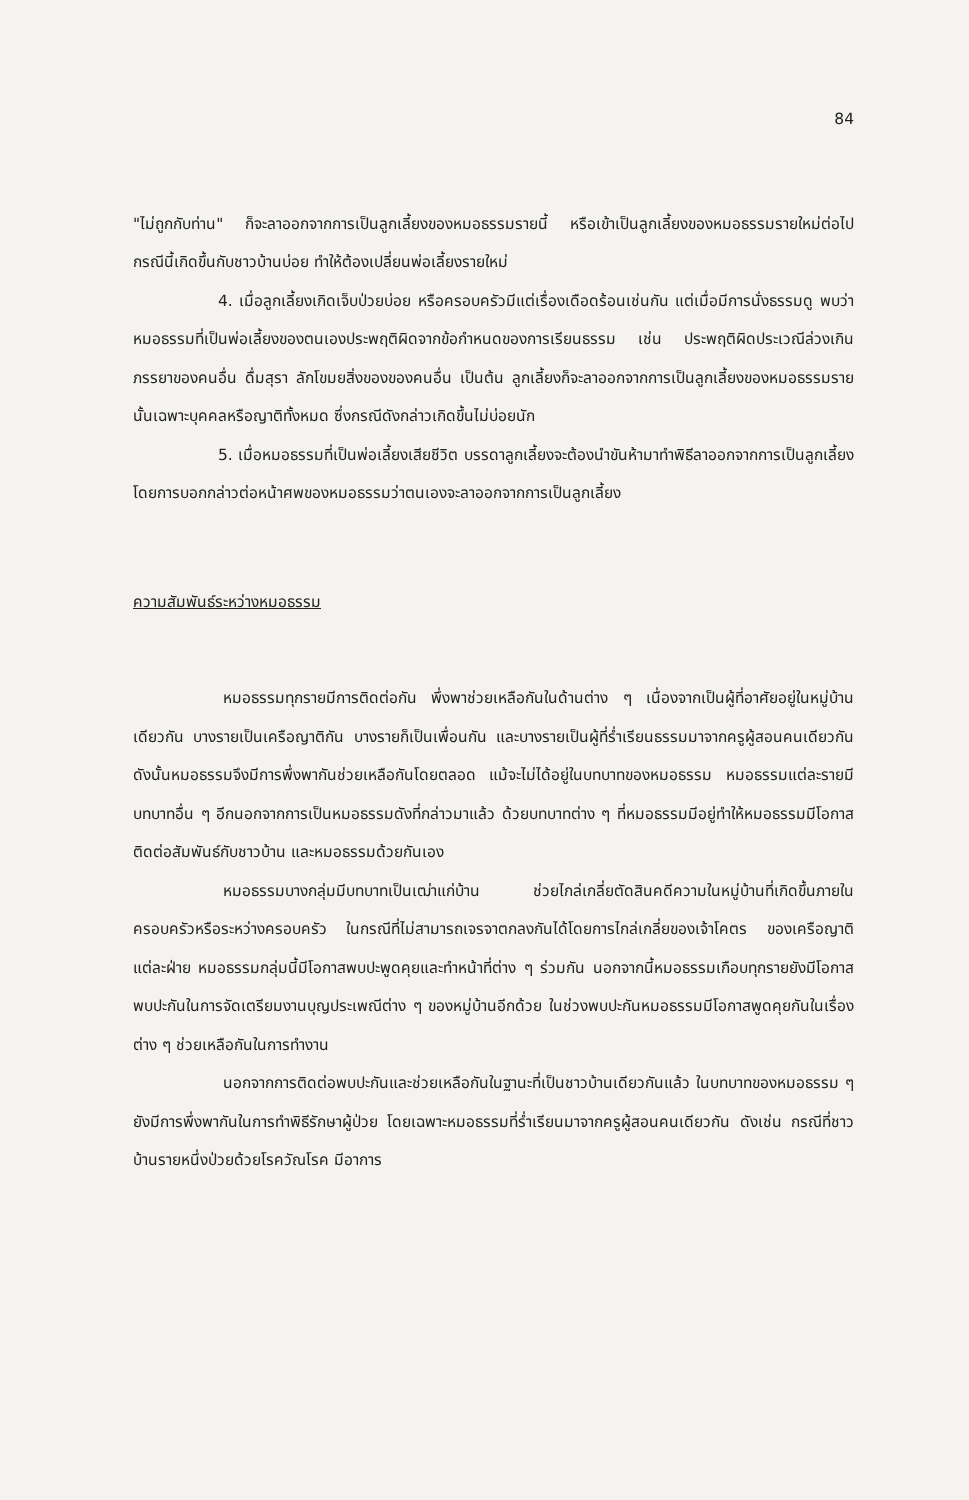84
"ไม่ถูกกับท่าน" ก็จะลาออกจากการเป็นลูกเลี้ยงของหมอธรรมรายนี้ หรือเข้าเป็นลูกเลี้ยงของหมอธรรมรายใหม่ต่อไป กรณีนี้เกิดขึ้นกับชาวบ้านบ่อย ทำให้ต้องเปลี่ยนพ่อเลี้ยงรายใหม่
4. เมื่อลูกเลี้ยงเกิดเจ็บป่วยบ่อย หรือครอบครัวมีแต่เรื่องเดือดร้อนเช่นกัน แต่เมื่อมีการนั่งธรรมดู พบว่าหมอธรรมที่เป็นพ่อเลี้ยงของตนเองประพฤติผิดจากข้อกำหนดของการเรียนธรรม เช่น ประพฤติผิดประเวณีล่วงเกินภรรยาของคนอื่น ดื่มสุรา ลักโขมยสิ่งของของคนอื่น เป็นต้น ลูกเลี้ยงก็จะลาออกจากการเป็นลูกเลี้ยงของหมอธรรมรายนั้นเฉพาะบุคคลหรือญาติทั้งหมด ซึ่งกรณีดังกล่าวเกิดขึ้นไม่บ่อยนัก
5. เมื่อหมอธรรมที่เป็นพ่อเลี้ยงเสียชีวิต บรรดาลูกเลี้ยงจะต้องนำขันห้ามาทำพิธีลาออกจากการเป็นลูกเลี้ยง โดยการบอกกล่าวต่อหน้าศพของหมอธรรมว่าตนเองจะลาออกจากการเป็นลูกเลี้ยง
ความสัมพันธ์ระหว่างหมอธรรม
หมอธรรมทุกรายมีการติดต่อกัน พึ่งพาช่วยเหลือกันในด้านต่าง ๆ เนื่องจากเป็นผู้ที่อาศัยอยู่ในหมู่บ้านเดียวกัน บางรายเป็นเครือญาติกัน บางรายก็เป็นเพื่อนกัน และบางรายเป็นผู้ที่ร่ำเรียนธรรมมาจากครูผู้สอนคนเดียวกัน ดังนั้นหมอธรรมจึงมีการพึ่งพากันช่วยเหลือกันโดยตลอด แม้จะไม่ได้อยู่ในบทบาทของหมอธรรม หมอธรรมแต่ละรายมีบทบาทอื่น ๆ อีกนอกจากการเป็นหมอธรรมดังที่กล่าวมาแล้ว ด้วยบทบาทต่าง ๆ ที่หมอธรรมมีอยู่ทำให้หมอธรรมมีโอกาสติดต่อสัมพันธ์กับชาวบ้าน และหมอธรรมด้วยกันเอง
หมอธรรมบางกลุ่มมีบทบาทเป็นเฒ่าแก่บ้าน ช่วยไกล่เกลี่ยตัดสินคดีความในหมู่บ้านที่เกิดขึ้นภายในครอบครัวหรือระหว่างครอบครัว ในกรณีที่ไม่สามารถเจรจาตกลงกันได้โดยการไกล่เกลี่ยของเจ้าโคตร ของเครือญาติแต่ละฝ่าย หมอธรรมกลุ่มนี้มีโอกาสพบปะพูดคุยและทำหน้าที่ต่าง ๆ ร่วมกัน นอกจากนี้หมอธรรมเกือบทุกรายยังมีโอกาสพบปะกันในการจัดเตรียมงานบุญประเพณีต่าง ๆ ของหมู่บ้านอีกด้วย ในช่วงพบปะกันหมอธรรมมีโอกาสพูดคุยกันในเรื่องต่าง ๆ ช่วยเหลือกันในการทำงาน
นอกจากการติดต่อพบปะกันและช่วยเหลือกันในฐานะที่เป็นชาวบ้านเดียวกันแล้ว ในบทบาทของหมอธรรม ๆ ยังมีการพึ่งพากันในการทำพิธีรักษาผู้ป่วย โดยเฉพาะหมอธรรมที่ร่ำเรียนมาจากครูผู้สอนคนเดียวกัน ดังเช่น กรณีที่ชาวบ้านรายหนึ่งป่วยด้วยโรควัณโรค มีอาการ